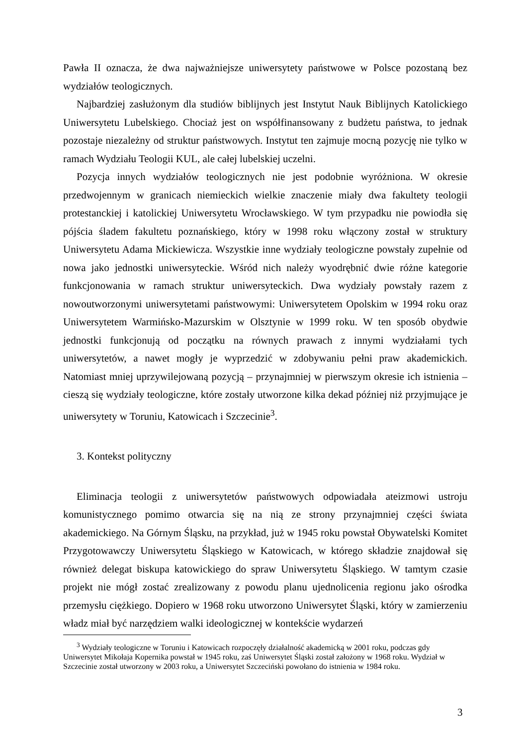Pawła II oznacza, że dwa najważniejsze uniwersytety państwowe w Polsce pozostaną bez wydziałów teologicznych.
Najbardziej zasłużonym dla studiów biblijnych jest Instytut Nauk Biblijnych Katolickiego Uniwersytetu Lubelskiego. Chociaż jest on współfinansowany z budżetu państwa, to jednak pozostaje niezależny od struktur państwowych. Instytut ten zajmuje mocną pozycję nie tylko w ramach Wydziału Teologii KUL, ale całej lubelskiej uczelni.
Pozycja innych wydziałów teologicznych nie jest podobnie wyróżniona. W okresie przedwojennym w granicach niemieckich wielkie znaczenie miały dwa fakultety teologii protestanckiej i katolickiej Uniwersytetu Wrocławskiego. W tym przypadku nie powiodła się pójścia śladem fakultetu poznańskiego, który w 1998 roku włączony został w struktury Uniwersytetu Adama Mickiewicza. Wszystkie inne wydziały teologiczne powstały zupełnie od nowa jako jednostki uniwersyteckie. Wśród nich należy wyodrębnić dwie różne kategorie funkcjonowania w ramach struktur uniwersyteckich. Dwa wydziały powstały razem z nowoutworzonymi uniwersytetami państwowymi: Uniwersytetem Opolskim w 1994 roku oraz Uniwersytetem Warmińsko-Mazurskim w Olsztynie w 1999 roku. W ten sposób obydwie jednostki funkcjonują od początku na równych prawach z innymi wydziałami tych uniwersytetów, a nawet mogły je wyprzedzić w zdobywaniu pełni praw akademickich. Natomiast mniej uprzywilejowaną pozycją – przynajmniej w pierwszym okresie ich istnienia – cieszą się wydziały teologiczne, które zostały utworzone kilka dekad później niż przyjmujące je uniwersytety w Toruniu, Katowicach i Szczecinie<sup>3</sup>.
3. Kontekst polityczny
Eliminacja teologii z uniwersytetów państwowych odpowiadała ateizmowi ustroju komunistycznego pomimo otwarcia się na nią ze strony przynajmniej części świata akademickiego. Na Górnym Śląsku, na przykład, już w 1945 roku powstał Obywatelski Komitet Przygotowawczy Uniwersytetu Śląskiego w Katowicach, w którego składzie znajdował się również delegat biskupa katowickiego do spraw Uniwersytetu Śląskiego. W tamtym czasie projekt nie mógł zostać zrealizowany z powodu planu ujednolicenia regionu jako ośrodka przemysłu ciężkiego. Dopiero w 1968 roku utworzono Uniwersytet Śląski, który w zamierzeniu władz miał być narzędziem walki ideologicznej w kontekście wydarzeń
<sup>3</sup> Wydziały teologiczne w Toruniu i Katowicach rozpoczęły działalność akademicką w 2001 roku, podczas gdy Uniwersytet Mikołaja Kopernika powstał w 1945 roku, zaś Uniwersytet Śląski został założony w 1968 roku. Wydział w Szczecinie został utworzony w 2003 roku, a Uniwersytet Szczeciński powołano do istnienia w 1984 roku.
3